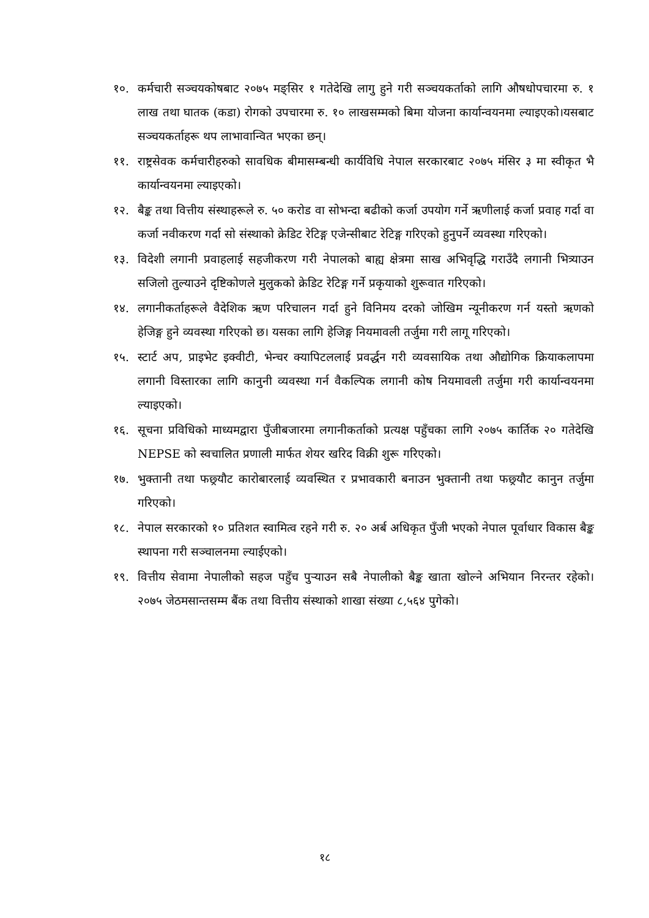१०. कर्मचारी सञ्चयकोषबाट २०७५ मङ्सिर १ गतेदेखि लागु हुने गरी सञ्चयकर्ताको लागि औषधोपचारमा रु. १ लाख तथा घातक (कडा) रोगको उपचारमा रु. १० लाखसम्मको बिमा योजना कार्यान्वयनमा ल्याइएको।यसबाट सञ्चयकर्ताहरू थप लाभावान्वित भएका छन्।
११. राष्ट्रसेवक कर्मचारीहरुको सावधिक बीमासम्बन्धी कार्यविधि नेपाल सरकारबाट २०७५ मंसिर ३ मा स्वीकृत भै कार्यान्वयनमा ल्याइएको।
१२. बैङ्क तथा वित्तीय संस्थाहरूले रु. ५० करोड वा सोभन्दा बढीको कर्जा उपयोग गर्ने ऋणीलाई कर्जा प्रवाह गर्दा वा कर्जा नवीकरण गर्दा सो संस्थाको क्रेडिट रेटिङ्ग एजेन्सीबाट रेटिङ्ग गरिएको हुनुपर्ने व्यवस्था गरिएको।
१३. विदेशी लगानी प्रवाहलाई सहजीकरण गरी नेपालको बाह्य क्षेत्रमा साख अभिवृद्धि गराउँदै लगानी भित्र्याउन सजिलो तुल्याउने दृष्टिकोणले मुलुकको क्रेडिट रेटिङ्ग गर्ने प्रकृयाको शुरूवात गरिएको।
१४. लगानीकर्ताहरूले वैदेशिक ऋण परिचालन गर्दा हुने विनिमय दरको जोखिम न्यूनीकरण गर्न यस्तो ऋणको हेजिङ्ग हुने व्यवस्था गरिएको छ। यसका लागि हेजिङ्ग नियमावली तर्जुमा गरी लागू गरिएको।
१५. स्टार्ट अप, प्राइभेट इक्वीटी, भेन्चर क्यापिटललाई प्रवर्द्धन गरी व्यवसायिक तथा औद्योगिक क्रियाकलापमा लगानी विस्तारका लागि कानुनी व्यवस्था गर्न वैकल्पिक लगानी कोष नियमावली तर्जुमा गरी कार्यान्वयनमा ल्याइएको।
१६. सूचना प्रविधिको माध्यमद्वारा पुँजीबजारमा लगानीकर्ताको प्रत्यक्ष पहुँचका लागि २०७५ कार्तिक २० गतेदेखि NEPSE को स्वचालित प्रणाली मार्फत शेयर खरिद विक्री शुरू गरिएको।
१७. भुक्तानी तथा फछ्र्यौट कारोबारलाई व्यवस्थित र प्रभावकारी बनाउन भुक्तानी तथा फछ्र्यौट कानुन तर्जुमा गरिएको।
१८. नेपाल सरकारको १० प्रतिशत स्वामित्व रहने गरी रु. २० अर्ब अधिकृत पुँजी भएको नेपाल पूर्वाधार विकास बैङ्क स्थापना गरी सञ्चालनमा ल्याईएको।
१९. वित्तीय सेवामा नेपालीको सहज पहुँच पुऱ्याउन सबै नेपालीको बैङ्क खाता खोल्ने अभियान निरन्तर रहेको। २०७५ जेठमसान्तसम्म बैंक तथा वित्तीय संस्थाको शाखा संख्या ८,५६४ पुगेको।
१८